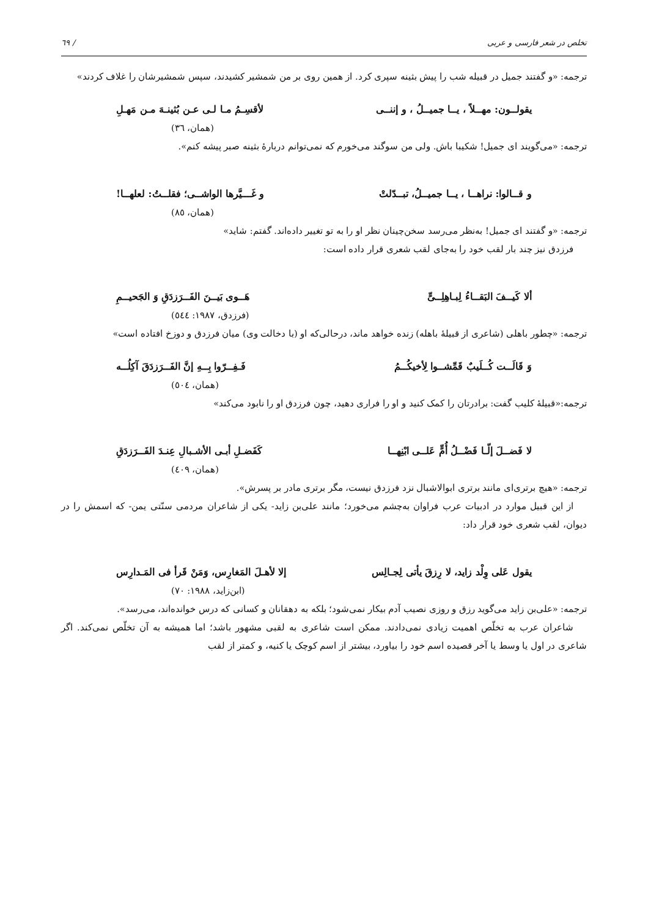تخلص در شعر فارسی و عربی / ٦٩
ترجمه: «و گفتند جمیل در قبیله شب را پیش بثینه سپری کرد. از همین روی بر من شمشیر کشیدند، سپس شمشیرشان را غلاف کردند»
یقولــون: مهــلاً ، یــا جمیــلُ ، و إننــی لأقسِـمُ مـا لـی عـن بُثینـهَ مـن مَهـلِ
(همان، ٣٦)
ترجمه: «می‌گویند ای جمیل! شکیبا باش. ولی من سوگند می‌خورم که نمی‌توانم دربارهٔ بثینه صبر پیشه کنم».
و قــالوا: نراهــا ، یــا جمیــلُ، تبــدّلتْ و غَـــیَّرها الواشــی؛ فقلــتُ: لعلهــا!
(همان، ٨٥)
ترجمه: «و گفتند ای جمیل! به‌نظر می‌رسد سخن‌چینان نظر او را به تو تغییر داده‌اند. گفتم: شاید»
فرزدق نیز چند بار لقب خود را به‌جای لقب شعری قرار داده است:
ألا کَیــفَ البَقــاءُ لِبـاهِلِــیٍّ هَــوی بَیــنَ الفَــرَزدَقِ وَ الجَحیــمِ
(فرزدق، ١٩٨٧: ٥٤٤)
ترجمه: «چطور باهلی (شاعری از قبیلهٔ باهله) زنده خواهد ماند، درحالی‌که او (با دخالت وی) میان فرزدق و دوزخ افتاده است»
وَ قَالَــت کُــلَیبٌ قَمِّشــوا لِأخیکُــمُ فَـفِــرّوا بِــهِ إنَّ الفَــرَزدَقَ آکِلُــه
(همان، ٥٠٤)
ترجمه:«قبیلهٔ کلیب گفت: برادرتان را کمک کنید و او را فراری دهید، چون فرزدق او را نابود می‌کند»
لا فَضــلَ إلّـا فَضْــلُ أُمٍّ عَلــی ابْنِهــا کَفَضـلِ أبـی الأشـبالِ عِنـدَ الفَــرَزدَقِ
(همان، ٤٠٩)
ترجمه: «هیچ برتری‌ای مانند برتری ابوالاشبال نزد فرزدق نیست، مگر برتری مادر بر پسرش».
از این قبیل موارد در ادبیات عرب فراوان به‌چشم می‌خورد؛ مانند علی‌بن زاید- یکی از شاعران مردمی سنّتی یمن- که اسمش را در دیوان، لقب شعری خود قرار داد:
یقول عَلی وِلْد زاید، لا رِزقَ یأتی لِجـالِس إلا لأهـلَ المَغارِس، وَمَنْ قَرأ فی المَـدارِس
(ابن‌زاید، ١٩٨٨: ٧٠)
ترجمه: «علی‌بن زاید می‌گوید رزق و روزی نصیب آدم بیکار نمی‌شود؛ بلکه به دهقانان و کسانی که درس خوانده‌اند، می‌رسد».
شاعران عرب به تخلّص اهمیت زیادی نمی‌دادند. ممکن است شاعری به لقبی مشهور باشد؛ اما همیشه به آن تخلّص نمی‌کند. اگر شاعری در اول یا وسط یا آخر قصیده اسم خود را بیاورد، بیشتر از اسم کوچک یا کنیه، و کمتر از لقب